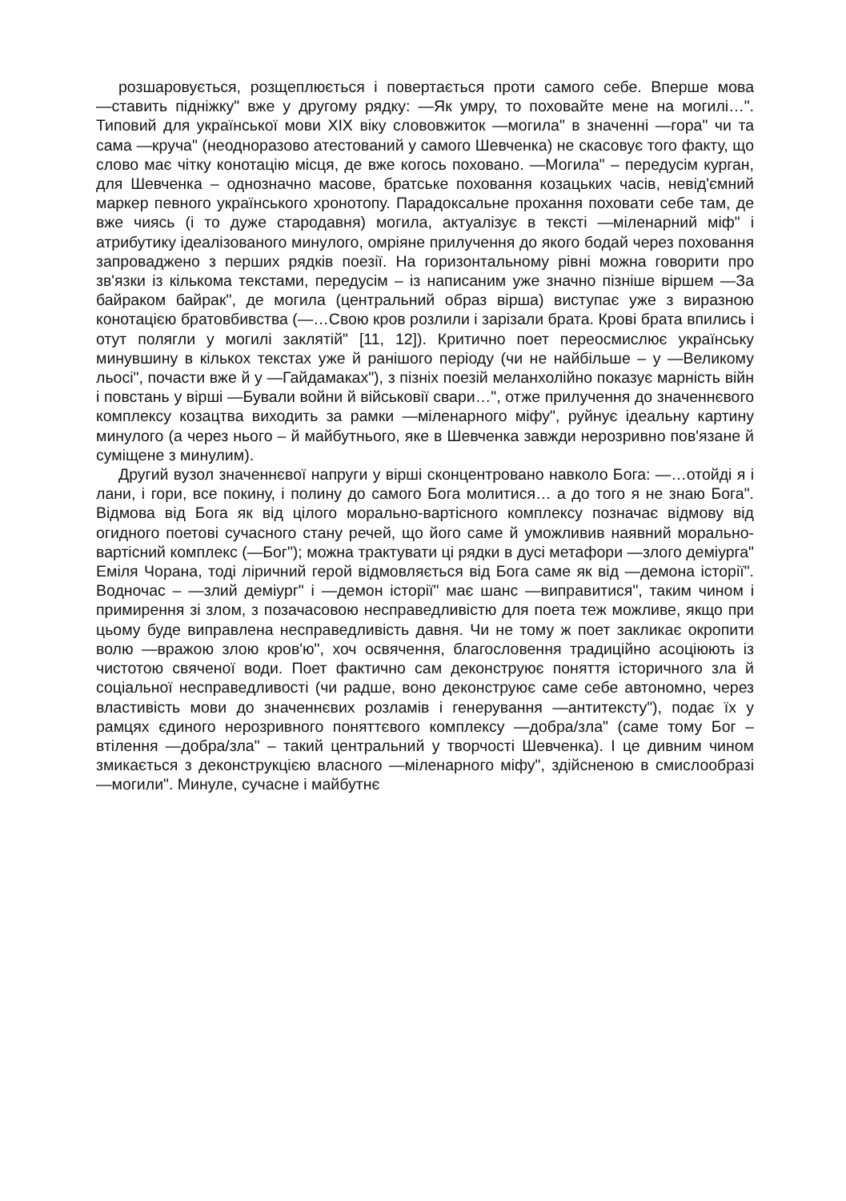розшаровується, розщеплюється і повертається проти самого себе. Вперше мова ―ставить підніжку" вже у другому рядку: ―Як умру, то поховайте мене на могилі…". Типовий для української мови ХІХ віку слововжиток ―могила" в значенні ―гора" чи та сама ―круча" (неодноразово атестований у самого Шевченка) не скасовує того факту, що слово має чітку конотацію місця, де вже когось поховано. ―Могила" – передусім курган, для Шевченка – однозначно масове, братське поховання козацьких часів, невід'ємний маркер певного українського хронотопу. Парадоксальне прохання поховати себе там, де вже чиясь (і то дуже стародавня) могила, актуалізує в тексті ―міленарний міф" і атрибутику ідеалізованого минулого, омріяне прилучення до якого бодай через поховання запроваджено з перших рядків поезії. На горизонтальному рівні можна говорити про зв'язки із кількома текстами, передусім – із написаним уже значно пізніше віршем ―За байраком байрак", де могила (центральний образ вірша) виступає уже з виразною конотацією братовбивства (―…Свою кров розлили і зарізали брата. Крові брата впились і отут полягли у могилі заклятій" [11, 12]). Критично поет переосмислює українську минувшину в кількох текстах уже й ранішого періоду (чи не найбільше – у ―Великому льосі", почасти вже й у ―Гайдамаках"), з пізніх поезій меланхолійно показує марність війн і повстань у вірші ―Бували войни й військовії свари…", отже прилучення до значеннєвого комплексу козацтва виходить за рамки ―міленарного міфу", руйнує ідеальну картину минулого (а через нього – й майбутнього, яке в Шевченка завжди нерозривно пов'язане й суміщене з минулим).
Другий вузол значеннєвої напруги у вірші сконцентровано навколо Бога: ―…отойді я і лани, і гори, все покину, і полину до самого Бога молитися… а до того я не знаю Бога". Відмова від Бога як від цілого морально-вартісного комплексу позначає відмову від огидного поетові сучасного стану речей, що його саме й уможливив наявний морально-вартісний комплекс (―Бог"); можна трактувати ці рядки в дусі метафори ―злого деміурга" Еміля Чорана, тоді ліричний герой відмовляється від Бога саме як від ―демона історії". Водночас – ―злий деміург" і ―демон історії" має шанс ―виправитися", таким чином і примирення зі злом, з позачасовою несправедливістю для поета теж можливе, якщо при цьому буде виправлена несправедливість давня. Чи не тому ж поет закликає окропити волю ―вражою злою кров'ю", хоч освячення, благословення традиційно асоціюють із чистотою свяченої води. Поет фактично сам деконструює поняття історичного зла й соціальної несправедливості (чи радше, воно деконструює саме себе автономно, через властивість мови до значеннєвих розламів і генерування ―антитексту"), подає їх у рамцях єдиного нерозривного поняттєвого комплексу ―добра/зла" (саме тому Бог – втілення ―добра/зла" – такий центральний у творчості Шевченка). І це дивним чином змикається з деконструкцією власного ―міленарного міфу", здійсненою в смислообразі ―могили". Минуле, сучасне і майбутнє